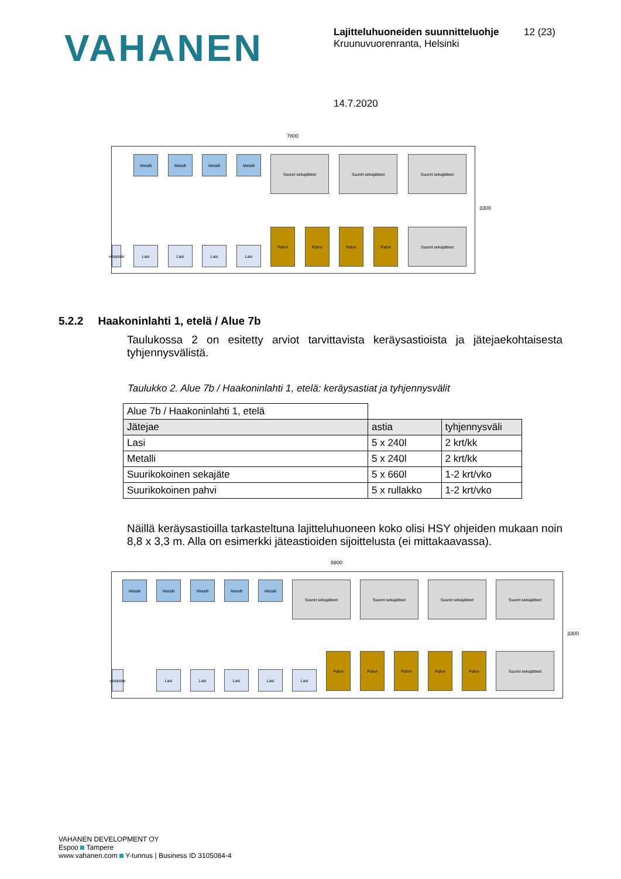VAHANEN
Lajitteluhuoneiden suunnitteluohje
Kruunuvuorenranta, Helsinki
12 (23)
14.7.2020
7800
Metalli Metalli Metalli Metalli Suuret sekajätteet Suuret sekajätteet Suuret sekajätteet
vesipiste
Lasi Lasi Lasi Lasi
Pahvi Pahvi Pahvi Pahvi Suuret sekajätteet
3300
5.2.2 Haakoninlahti 1, etelä / Alue 7b
Taulukossa 2 on esitetty arviot tarvittavista keräysastioista ja jätejaekohtaisesta tyhjennysvälistä.
Taulukko 2. Alue 7b / Haakoninlahti 1, etelä: keräysastiat ja tyhjennysvälit
| Alue 7b / Haakoninlahti 1, etelä | | |
| Jätejae | astia | tyhjennysväli |
| Lasi | 5 x 240l | 2 krt/kk |
| Metalli | 5 x 240l | 2 krt/kk |
| Suurikokoinen sekajäte | 5 x 660l | 1-2 krt/vko |
| Suurikokoinen pahvi | 5 x rullakko | 1-2 krt/vko |
Näillä keräysastioilla tarkasteltuna lajitteluhuoneen koko olisi HSY ohjeiden mukaan noin 8,8 x 3,3 m. Alla on esimerkki jäteastioiden sijoittelusta (ei mittakaavassa).
8800
Metalli Metalli Metalli Metalli Metalli Suuret sekajätteet Suuret sekajätteet Suuret sekajätteet Suuret sekajätteet
vesipiste
Lasi Lasi Lasi Lasi Lasi
Pahvi Pahvi Pahvi Pahvi Pahvi Suuret sekajätteet
3300
VAHANEN DEVELOPMENT OY
Espoo Tampere
www.vahanen.com Y-tunnus | Business ID 3105084-4